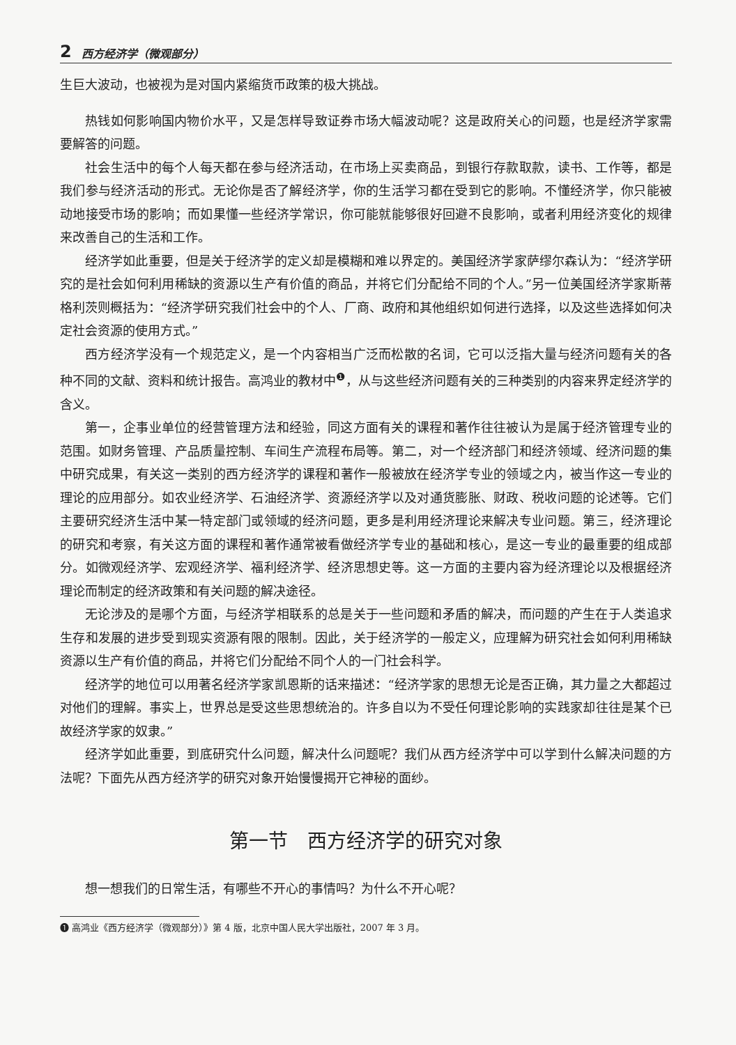2 西方经济学（微观部分）
生巨大波动，也被视为是对国内紧缩货币政策的极大挑战。
热钱如何影响国内物价水平，又是怎样导致证券市场大幅波动呢？这是政府关心的问题，也是经济学家需要解答的问题。
社会生活中的每个人每天都在参与经济活动，在市场上买卖商品，到银行存款取款，读书、工作等，都是我们参与经济活动的形式。无论你是否了解经济学，你的生活学习都在受到它的影响。不懂经济学，你只能被动地接受市场的影响；而如果懂一些经济学常识，你可能就能够很好回避不良影响，或者利用经济变化的规律来改善自己的生活和工作。
经济学如此重要，但是关于经济学的定义却是模糊和难以界定的。美国经济学家萨缪尔森认为：“经济学研究的是社会如何利用稀缺的资源以生产有价值的商品，并将它们分配给不同的个人。”另一位美国经济学家斯蒂格利茨则概括为：“经济学研究我们社会中的个人、厂商、政府和其他组织如何进行选择，以及这些选择如何决定社会资源的使用方式。”
西方经济学没有一个规范定义，是一个内容相当广泛而松散的名词，它可以泛指大量与经济问题有关的各种不同的文献、资料和统计报告。高鸿业的教材中<sup>❶</sup>，从与这些经济问题有关的三种类别的内容来界定经济学的含义。
第一，企事业单位的经营管理方法和经验，同这方面有关的课程和著作往往被认为是属于经济管理专业的范围。如财务管理、产品质量控制、车间生产流程布局等。第二，对一个经济部门和经济领域、经济问题的集中研究成果，有关这一类别的西方经济学的课程和著作一般被放在经济学专业的领域之内，被当作这一专业的理论的应用部分。如农业经济学、石油经济学、资源经济学以及对通货膨胀、财政、税收问题的论述等。它们主要研究经济生活中某一特定部门或领域的经济问题，更多是利用经济理论来解决专业问题。第三，经济理论的研究和考察，有关这方面的课程和著作通常被看做经济学专业的基础和核心，是这一专业的最重要的组成部分。如微观经济学、宏观经济学、福利经济学、经济思想史等。这一方面的主要内容为经济理论以及根据经济理论而制定的经济政策和有关问题的解决途径。
无论涉及的是哪个方面，与经济学相联系的总是关于一些问题和矛盾的解决，而问题的产生在于人类追求生存和发展的进步受到现实资源有限的限制。因此，关于经济学的一般定义，应理解为研究社会如何利用稀缺资源以生产有价值的商品，并将它们分配给不同个人的一门社会科学。
经济学的地位可以用著名经济学家凯恩斯的话来描述：“经济学家的思想无论是否正确，其力量之大都超过对他们的理解。事实上，世界总是受这些思想统治的。许多自以为不受任何理论影响的实践家却往往是某个已故经济学家的奴隶。”
经济学如此重要，到底研究什么问题，解决什么问题呢？我们从西方经济学中可以学到什么解决问题的方法呢？下面先从西方经济学的研究对象开始慢慢揭开它神秘的面纱。
第一节　西方经济学的研究对象
想一想我们的日常生活，有哪些不开心的事情吗？为什么不开心呢？
❶ 高鸿业《西方经济学（微观部分）》第 4 版，北京中国人民大学出版社，2007 年 3 月。